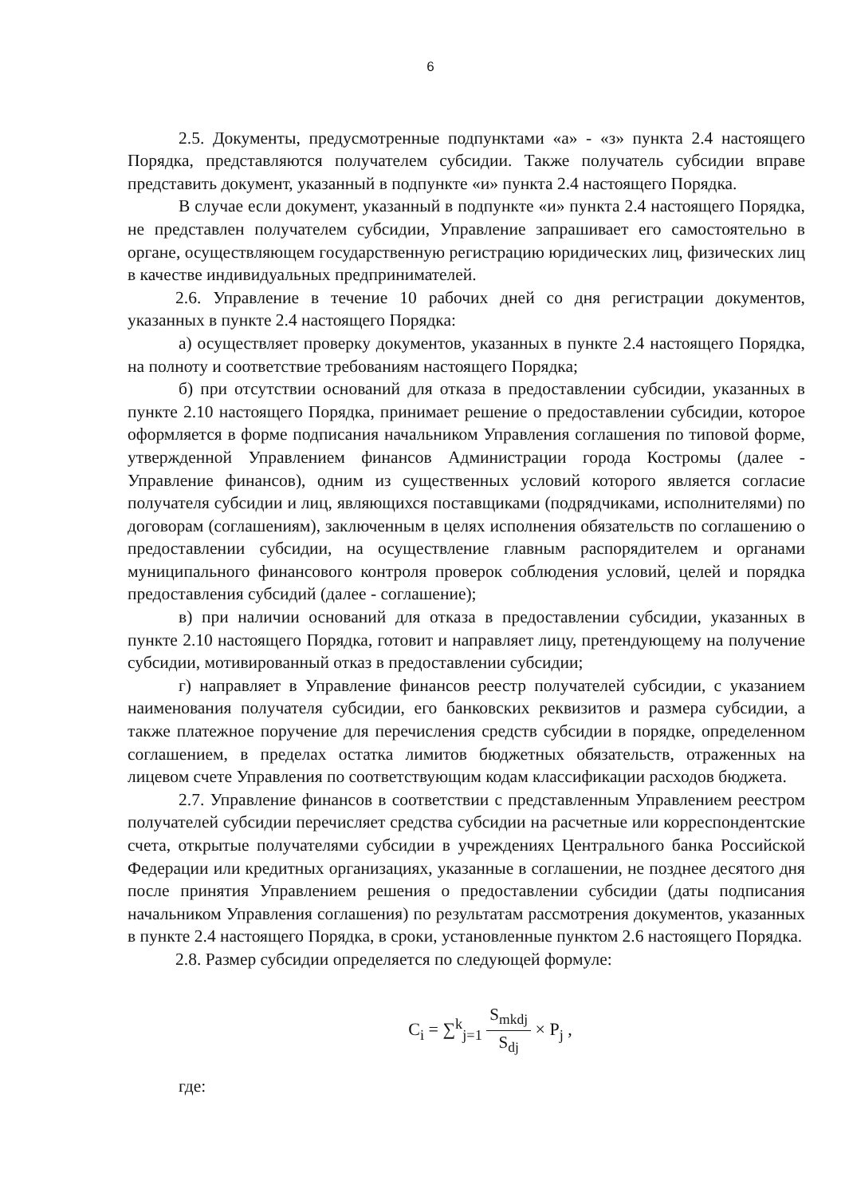6
2.5. Документы, предусмотренные подпунктами «а» - «з» пункта 2.4 настоящего Порядка, представляются получателем субсидии. Также получатель субсидии вправе представить документ, указанный в подпункте «и» пункта 2.4 настоящего Порядка.
В случае если документ, указанный в подпункте «и» пункта 2.4 настоящего Порядка, не представлен получателем субсидии, Управление запрашивает его самостоятельно в органе, осуществляющем государственную регистрацию юридических лиц, физических лиц в качестве индивидуальных предпринимателей.
2.6. Управление в течение 10 рабочих дней со дня регистрации документов, указанных в пункте 2.4 настоящего Порядка:
а) осуществляет проверку документов, указанных в пункте 2.4 настоящего Порядка, на полноту и соответствие требованиям настоящего Порядка;
б) при отсутствии оснований для отказа в предоставлении субсидии, указанных в пункте 2.10 настоящего Порядка, принимает решение о предоставлении субсидии, которое оформляется в форме подписания начальником Управления соглашения по типовой форме, утвержденной Управлением финансов Администрации города Костромы (далее - Управление финансов), одним из существенных условий которого является согласие получателя субсидии и лиц, являющихся поставщиками (подрядчиками, исполнителями) по договорам (соглашениям), заключенным в целях исполнения обязательств по соглашению о предоставлении субсидии, на осуществление главным распорядителем и органами муниципального финансового контроля проверок соблюдения условий, целей и порядка предоставления субсидий (далее - соглашение);
в) при наличии оснований для отказа в предоставлении субсидии, указанных в пункте 2.10 настоящего Порядка, готовит и направляет лицу, претендующему на получение субсидии, мотивированный отказ в предоставлении субсидии;
г) направляет в Управление финансов реестр получателей субсидии, с указанием наименования получателя субсидии, его банковских реквизитов и размера субсидии, а также платежное поручение для перечисления средств субсидии в порядке, определенном соглашением, в пределах остатка лимитов бюджетных обязательств, отраженных на лицевом счете Управления по соответствующим кодам классификации расходов бюджета.
2.7. Управление финансов в соответствии с представленным Управлением реестром получателей субсидии перечисляет средства субсидии на расчетные или корреспондентские счета, открытые получателями субсидии в учреждениях Центрального банка Российской Федерации или кредитных организациях, указанные в соглашении, не позднее десятого дня после принятия Управлением решения о предоставлении субсидии (даты подписания начальником Управления соглашения) по результатам рассмотрения документов, указанных в пункте 2.4 настоящего Порядка, в сроки, установленные пунктом 2.6 настоящего Порядка.
2.8. Размер субсидии определяется по следующей формуле:
C<sub>i</sub> = ∑<sup>k</sup><sub>j=1</sub> S<sub>mkdj</sub> S<sub>dj</sub> × P<sub>j</sub> ,
где: